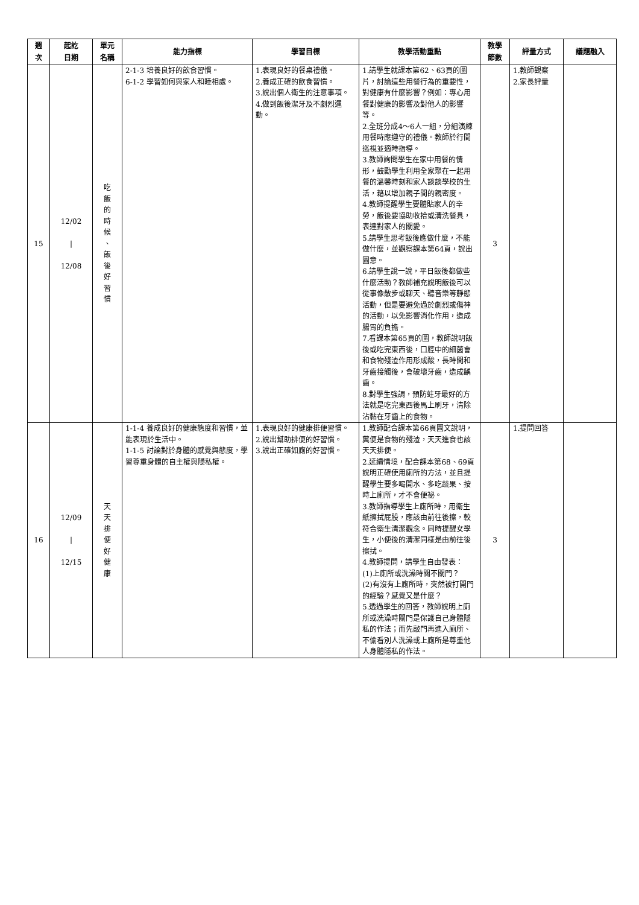| 週 次 | 起訖 日期 | 單元 名稱 | 能力指標 | 學習目標 | 教學活動重點 | 教學 節數 | 評量方式 | 議題融入 |
| --- | --- | --- | --- | --- | --- | --- | --- | --- |
| 15 | 12/02 / 12/08 | 吃 飯 的 時 候 、 飯 後 好 習 慣 | 2-1-3 培養良好的飲食習慣。 6-1-2 學習如何與家人和睦相處。 | 1.表現良好的餐桌禮儀。 2.養成正確的飲食習慣。 3.說出個人衛生的注意事項。 4.做到飯後潔牙及不劇烈運動。 | 1.請學生就課本第62、63頁的圖片，討論這些用餐行為的重要性，對健康有什麼影響？例如：專心用餐對健康的影響及對他人的影響等。 2.全班分成4～6人一組，分組演練用餐時應遵守的禮儀。教師於行間巡視並適時指導。 3.教師詢問學生在家中用餐的情形，鼓勵學生利用全家聚在一起用餐的溫馨時刻和家人談談學校的生活，藉以增加親子間的親密度。 4.教師提醒學生要體貼家人的辛勞，飯後要協助收拾或清洗餐具，表達對家人的關愛。 5.請學生思考飯後應做什麼，不能做什麼，並觀察課本第64頁，說出圖意。 6.請學生說一說，平日飯後都做些什麼活動？教師補充說明飯後可以從事像散步或聊天、聽音樂等靜態活動，但是要避免過於劇烈或傷神的活動，以免影響消化作用，造成腸胃的負擔。 7.看課本第65頁的圖，教師說明飯後或吃完東西後，口腔中的細菌會和食物殘渣作用形成酸，長時間和牙齒接觸後，會破壞牙齒，造成齲齒。 8.對學生強調，預防蛀牙最好的方法就是吃完東西後馬上刷牙，清除沾黏在牙齒上的食物。 | 3 | 1.教師觀察 2.家長評量 | |
| 16 | 12/09 / 12/15 | 天 天 排 便 好 健 康 | 1-1-4 養成良好的健康態度和習慣，並能表現於生活中。 1-1-5 討論對於身體的感覺與態度，學習尊重身體的自主權與隱私權。 | 1.表現良好的健康排便習慣。 2.說出幫助排便的好習慣。 3.說出正確如廁的好習慣。 | 1.教師配合課本第66頁圖文說明，糞便是食物的殘渣，天天進食也該天天排便。 2.延續情境，配合課本第68、69頁說明正確使用廁所的方法，並且提醒學生要多喝開水、多吃蔬果、按時上廁所，才不會便祕。 3.教師指導學生上廁所時，用衛生紙擦拭屁股，應該由前往後擦，較符合衛生清潔觀念。同時提醒女學生，小便後的清潔同樣是由前往後擦拭。 4.教師提問，請學生自由發表： (1)上廁所或洗澡時關不關門？ (2)有沒有上廁所時，突然被打開門的經驗？感覺又是什麼？ 5.透過學生的回答，教師說明上廁所或洗澡時關門是保護自己身體隱私的作法；而先敲門再進入廁所、不偷看別人洗澡或上廁所是尊重他人身體隱私的作法。 | 3 | 1.提問回答 | |